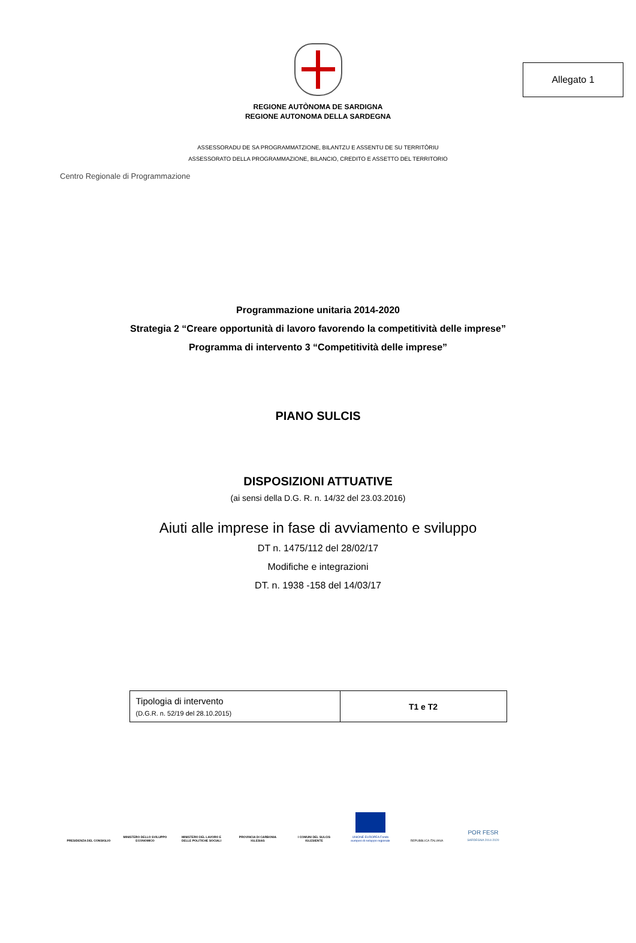Allegato 1
REGIONE AUTÒNOMA DE SARDIGNA
REGIONE AUTONOMA DELLA SARDEGNA
ASSESSORADU DE SA PROGRAMMATZIONE, BILANTZU E ASSENTU DE SU TERRITÒRIU
ASSESSORATO DELLA PROGRAMMAZIONE, BILANCIO, CREDITO E ASSETTO DEL TERRITORIO
Centro Regionale di Programmazione
Programmazione unitaria 2014-2020
Strategia 2 “Creare opportunità di lavoro favorendo la competitività delle imprese”
Programma di intervento 3 “Competitività delle imprese”
PIANO SULCIS
DISPOSIZIONI ATTUATIVE
(ai sensi della D.G. R. n. 14/32 del 23.03.2016)
Aiuti alle imprese in fase di avviamento e sviluppo
DT n. 1475/112 del 28/02/17
Modifiche e integrazioni
DT. n. 1938 -158 del 14/03/17
| Tipologia di intervento (D.G.R. n. 52/19 del 28.10.2015) | T1 e T2 |
PRESIDENZA DEL CONSIGLIO
MINISTERO DELLO SVILUPPO ECONOMICO
MINISTERO DEL LAVORO E DELLE POLITICHE SOCIALI
PROVINCIA DI CARBONIA IGLESIAS
I COMUNI DEL SULCIS IGLESIENTE
UNIONE EUROPEA Fondo europeo di sviluppo regionale
REPUBBLICA ITALIANA
POR FESR
SARDEGNA 2014-2020